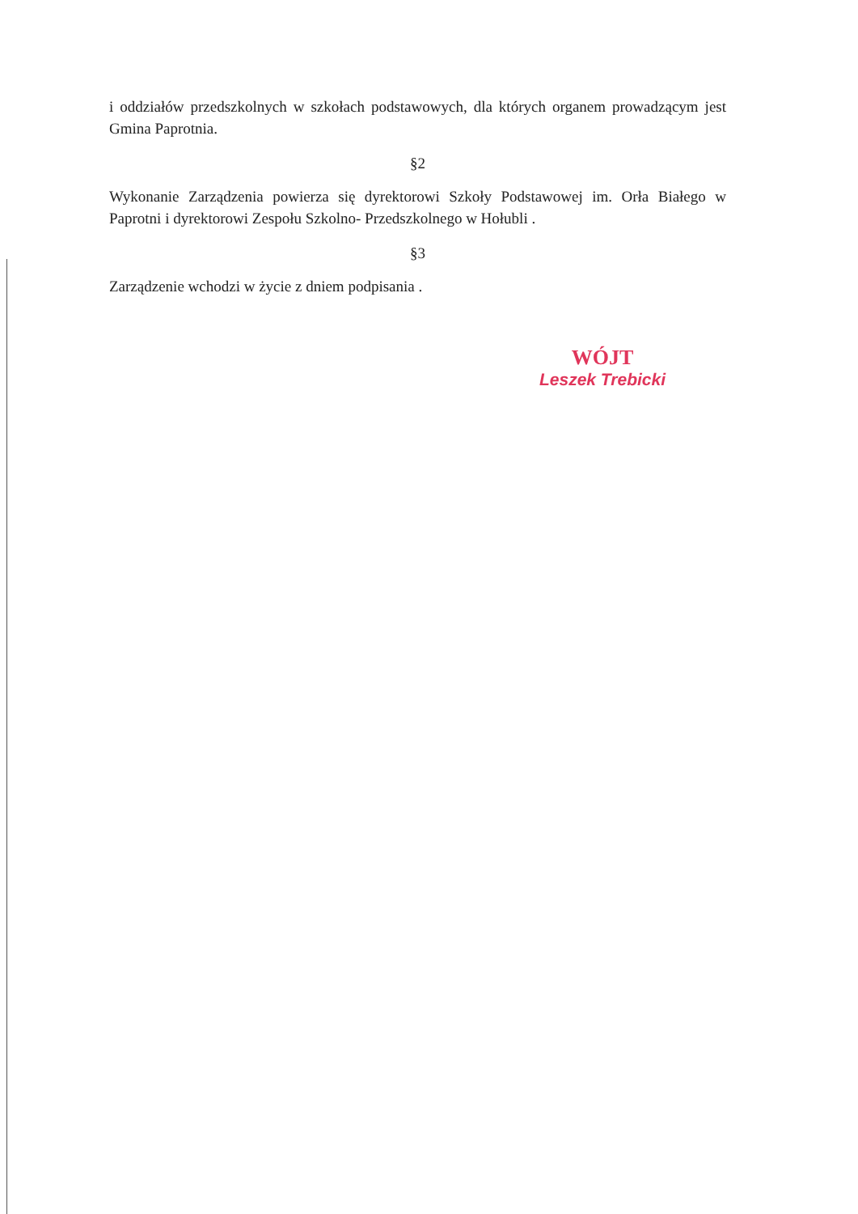i oddziałów przedszkolnych w szkołach podstawowych, dla których organem prowadzącym jest Gmina Paprotnia.
§2
Wykonanie Zarządzenia powierza się dyrektorowi Szkoły Podstawowej im. Orła Białego w Paprotni i dyrektorowi Zespołu Szkolno- Przedszkolnego w Hołubli .
§3
Zarządzenie wchodzi w życie z dniem podpisania .
WÓJT
Leszek Trebicki